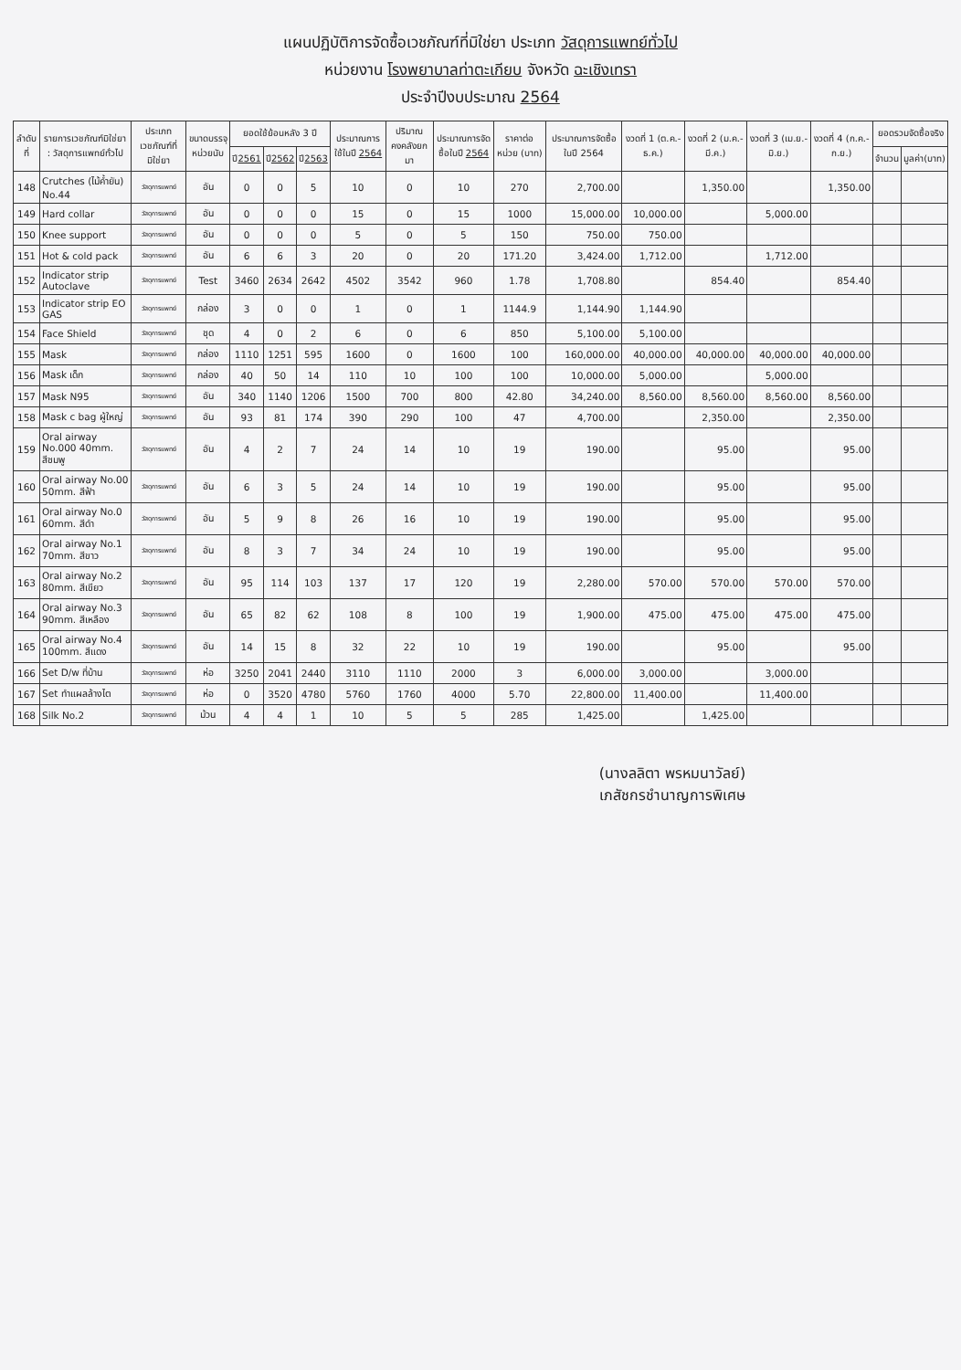แผนปฏิบัติการจัดซื้อเวชภัณฑ์ที่มิใช่ยา ประเภท วัสดุการแพทย์ทั่วไป
หน่วยงาน โรงพยาบาลท่าตะเกียบ จังหวัด ฉะเชิงเทรา
ประจำปีงบประมาณ 2564
| ลำดับที่ | รายการเวชภัณฑ์มิใช่ยา : วัสดุการแพทย์ทั่วไป | ประเภทเวชภัณฑ์ที่มิใช่ยา | ขนาดบรรจุ หน่วยนับ | ยอดใช้ย้อนหลัง 3 ปี | | | ประมาณการใช้ในปี 2564 | ปริมาณคงคลังยกมา | ประมาณการจัดซื้อในปี 2564 | ราคาต่อหน่วย (บาท) | ประมาณการจัดซื้อในปี 2564 | งวดที่ 1 (ต.ค.-ธ.ค.) | งวดที่ 2 (ม.ค.-มี.ค.) | งวดที่ 3 (เม.ย.-มิ.ย.) | งวดที่ 4 (ก.ค.-ก.ย.) | ยอดรวมจัดซื้อจริง | |
| --- | --- | --- | --- | --- | --- | --- | --- | --- | --- | --- | --- | --- | --- | --- | --- | --- | --- |
| | | | | ปี 2561 | ปี 2562 | ปี 2563 | | | | | | | | | | จำนวน | มูลค่า(บาท) |
| 148 | Crutches (ไม้ค้ำยัน) No.44 | วัสดุการแพทย์ | อัน | 0 | 0 | 5 | 10 | 0 | 10 | 270 | 2,700.00 | | 1,350.00 | | 1,350.00 | | |
| 149 | Hard collar | วัสดุการแพทย์ | อัน | 0 | 0 | 0 | 15 | 0 | 15 | 1000 | 15,000.00 | 10,000.00 | | 5,000.00 | | | |
| 150 | Knee support | วัสดุการแพทย์ | อัน | 0 | 0 | 0 | 5 | 0 | 5 | 150 | 750.00 | 750.00 | | | | | |
| 151 | Hot & cold pack | วัสดุการแพทย์ | อัน | 6 | 6 | 3 | 20 | 0 | 20 | 171.20 | 3,424.00 | 1,712.00 | | 1,712.00 | | | |
| 152 | Indicator strip Autoclave | วัสดุการแพทย์ | Test | 3460 | 2634 | 2642 | 4502 | 3542 | 960 | 1.78 | 1,708.80 | | 854.40 | | 854.40 | | |
| 153 | Indicator strip EO GAS | วัสดุการแพทย์ | กล่อง | 3 | 0 | 0 | 1 | 0 | 1 | 1144.9 | 1,144.90 | 1,144.90 | | | | | |
| 154 | Face Shield | วัสดุการแพทย์ | ชุด | 4 | 0 | 2 | 6 | 0 | 6 | 850 | 5,100.00 | 5,100.00 | | | | | |
| 155 | Mask | วัสดุการแพทย์ | กล่อง | 1110 | 1251 | 595 | 1600 | 0 | 1600 | 100 | 160,000.00 | 40,000.00 | 40,000.00 | 40,000.00 | 40,000.00 | | |
| 156 | Mask เด็ก | วัสดุการแพทย์ | กล่อง | 40 | 50 | 14 | 110 | 10 | 100 | 100 | 10,000.00 | 5,000.00 | | 5,000.00 | | | |
| 157 | Mask N95 | วัสดุการแพทย์ | อัน | 340 | 1140 | 1206 | 1500 | 700 | 800 | 42.80 | 34,240.00 | 8,560.00 | 8,560.00 | 8,560.00 | 8,560.00 | | |
| 158 | Mask c bag ผู้ใหญ่ | วัสดุการแพทย์ | อัน | 93 | 81 | 174 | 390 | 290 | 100 | 47 | 4,700.00 | | 2,350.00 | | 2,350.00 | | |
| 159 | Oral airway No.000 40mm. สีชมพู | วัสดุการแพทย์ | อัน | 4 | 2 | 7 | 24 | 14 | 10 | 19 | 190.00 | | 95.00 | | 95.00 | | |
| 160 | Oral airway No.00 50mm. สีฟ้า | วัสดุการแพทย์ | อัน | 6 | 3 | 5 | 24 | 14 | 10 | 19 | 190.00 | | 95.00 | | 95.00 | | |
| 161 | Oral airway No.0 60mm. สีดำ | วัสดุการแพทย์ | อัน | 5 | 9 | 8 | 26 | 16 | 10 | 19 | 190.00 | | 95.00 | | 95.00 | | |
| 162 | Oral airway No.1 70mm. สีขาว | วัสดุการแพทย์ | อัน | 8 | 3 | 7 | 34 | 24 | 10 | 19 | 190.00 | | 95.00 | | 95.00 | | |
| 163 | Oral airway No.2 80mm. สีเขียว | วัสดุการแพทย์ | อัน | 95 | 114 | 103 | 137 | 17 | 120 | 19 | 2,280.00 | 570.00 | 570.00 | 570.00 | 570.00 | | |
| 164 | Oral airway No.3 90mm. สีเหลือง | วัสดุการแพทย์ | อัน | 65 | 82 | 62 | 108 | 8 | 100 | 19 | 1,900.00 | 475.00 | 475.00 | 475.00 | 475.00 | | |
| 165 | Oral airway No.4 100mm. สีแดง | วัสดุการแพทย์ | อัน | 14 | 15 | 8 | 32 | 22 | 10 | 19 | 190.00 | | 95.00 | | 95.00 | | |
| 166 | Set D/w ที่บ้าน | วัสดุการแพทย์ | ห่อ | 3250 | 2041 | 2440 | 3110 | 1110 | 2000 | 3 | 6,000.00 | 3,000.00 | | 3,000.00 | | | |
| 167 | Set ทำแผลล้างไต | วัสดุการแพทย์ | ห่อ | 0 | 3520 | 4780 | 5760 | 1760 | 4000 | 5.70 | 22,800.00 | 11,400.00 | | 11,400.00 | | | |
| 168 | Silk No.2 | วัสดุการแพทย์ | ม้วน | 4 | 4 | 1 | 10 | 5 | 5 | 285 | 1,425.00 | | 1,425.00 | | | | |
(นางลลิตา พรหมนาวัลย์)
เภสัชกรชำนาญการพิเศษ